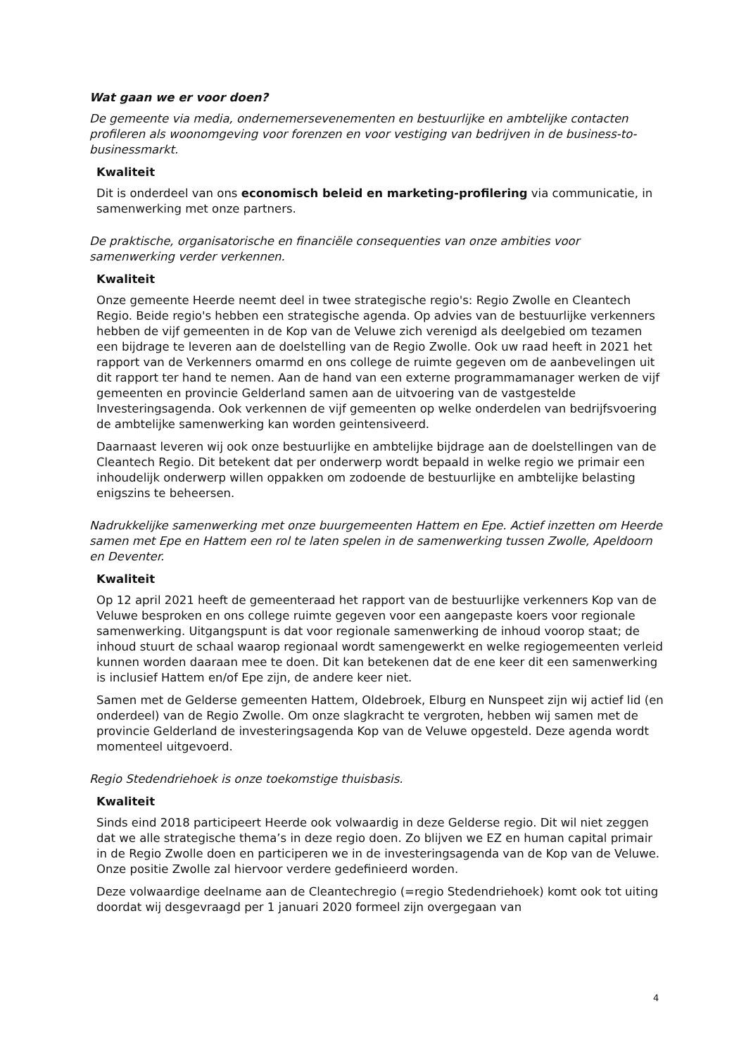Wat gaan we er voor doen?
De gemeente via media, ondernemersevenementen en bestuurlijke en ambtelijke contacten profileren als woonomgeving voor forenzen en voor vestiging van bedrijven in de business-to-businessmarkt.
Kwaliteit
Dit is onderdeel van ons economisch beleid en marketing-profilering via communicatie, in samenwerking met onze partners.
De praktische, organisatorische en financiële consequenties van onze ambities voor samenwerking verder verkennen.
Kwaliteit
Onze gemeente Heerde neemt deel in twee strategische regio's: Regio Zwolle en Cleantech Regio. Beide regio's hebben een strategische agenda. Op advies van de bestuurlijke verkenners hebben de vijf gemeenten in de Kop van de Veluwe zich verenigd als deelgebied om tezamen een bijdrage te leveren aan de doelstelling van de Regio Zwolle. Ook uw raad heeft in 2021 het rapport van de Verkenners omarmd en ons college de ruimte gegeven om de aanbevelingen uit dit rapport ter hand te nemen. Aan de hand van een externe programmamanager werken de vijf gemeenten en provincie Gelderland samen aan de uitvoering van de vastgestelde Investeringsagenda. Ook verkennen de vijf gemeenten op welke onderdelen van bedrijfsvoering de ambtelijke samenwerking kan worden geintensiveerd.
Daarnaast leveren wij ook onze bestuurlijke en ambtelijke bijdrage aan de doelstellingen van de Cleantech Regio. Dit betekent dat per onderwerp wordt bepaald in welke regio we primair een inhoudelijk onderwerp willen oppakken om zodoende de bestuurlijke en ambtelijke belasting enigszins te beheersen.
Nadrukkelijke samenwerking met onze buurgemeenten Hattem en Epe. Actief inzetten om Heerde samen met Epe en Hattem een rol te laten spelen in de samenwerking tussen Zwolle, Apeldoorn en Deventer.
Kwaliteit
Op 12 april 2021 heeft de gemeenteraad het rapport van de bestuurlijke verkenners Kop van de Veluwe besproken en ons college ruimte gegeven voor een aangepaste koers voor regionale samenwerking. Uitgangspunt is dat voor regionale samenwerking de inhoud voorop staat; de inhoud stuurt de schaal waarop regionaal wordt samengewerkt en welke regiogemeenten verleid kunnen worden daaraan mee te doen. Dit kan betekenen dat de ene keer dit een samenwerking is inclusief Hattem en/of Epe zijn, de andere keer niet.
Samen met de Gelderse gemeenten Hattem, Oldebroek, Elburg en Nunspeet zijn wij actief lid (en onderdeel) van de Regio Zwolle. Om onze slagkracht te vergroten, hebben wij samen met de provincie Gelderland de investeringsagenda Kop van de Veluwe opgesteld. Deze agenda wordt momenteel uitgevoerd.
Regio Stedendriehoek is onze toekomstige thuisbasis.
Kwaliteit
Sinds eind 2018 participeert Heerde ook volwaardig in deze Gelderse regio. Dit wil niet zeggen dat we alle strategische thema’s in deze regio doen. Zo blijven we EZ en human capital primair in de Regio Zwolle doen en participeren we in de investeringsagenda van de Kop van de Veluwe. Onze positie Zwolle zal hiervoor verdere gedefinieerd worden.
Deze volwaardige deelname aan de Cleantechregio (=regio Stedendriehoek) komt ook tot uiting doordat wij desgevraagd per 1 januari 2020 formeel zijn overgegaan van
4